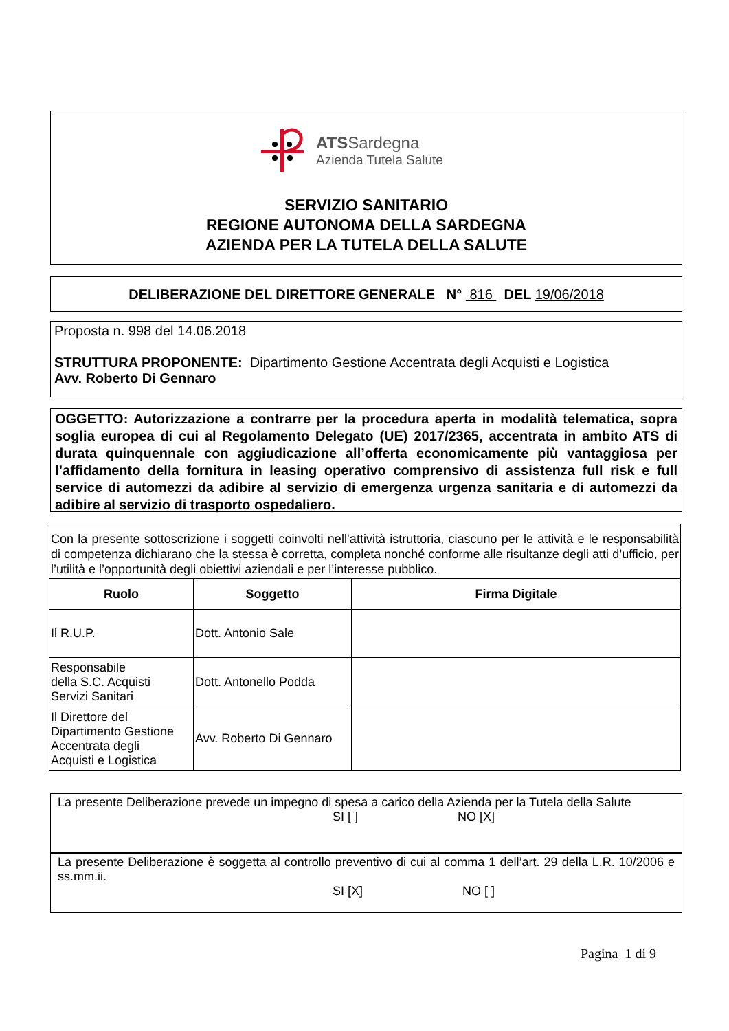ATSSardegna
Azienda Tutela Salute
SERVIZIO SANITARIO
REGIONE AUTONOMA DELLA SARDEGNA
AZIENDA PER LA TUTELA DELLA SALUTE
DELIBERAZIONE DEL DIRETTORE GENERALE N° 816 DEL 19/06/2018
Proposta n. 998 del 14.06.2018
STRUTTURA PROPONENTE: Dipartimento Gestione Accentrata degli Acquisti e Logistica
Avv. Roberto Di Gennaro
OGGETTO: Autorizzazione a contrarre per la procedura aperta in modalità telematica, sopra soglia europea di cui al Regolamento Delegato (UE) 2017/2365, accentrata in ambito ATS di durata quinquennale con aggiudicazione all’offerta economicamente più vantaggiosa per l’affidamento della fornitura in leasing operativo comprensivo di assistenza full risk e full service di automezzi da adibire al servizio di emergenza urgenza sanitaria e di automezzi da adibire al servizio di trasporto ospedaliero.
| Con la presente sottoscrizione i soggetti coinvolti nell’attività istruttoria, ciascuno per le attività e le responsabilità di competenza dichiarano che la stessa è corretta, completa nonché conforme alle risultanze degli atti d’ufficio, per l’utilità e l’opportunità degli obiettivi aziendali e per l’interesse pubblico. | | |
| Ruolo | Soggetto | Firma Digitale |
| Il R.U.P. | Dott. Antonio Sale | |
| Responsabile della S.C. Acquisti Servizi Sanitari | Dott. Antonello Podda | |
| Il Direttore del Dipartimento Gestione Accentrata degli Acquisti e Logistica | Avv. Roberto Di Gennaro | |
La presente Deliberazione prevede un impegno di spesa a carico della Azienda per la Tutela della Salute
SI [ ] NO [X]
La presente Deliberazione è soggetta al controllo preventivo di cui al comma 1 dell’art. 29 della L.R. 10/2006 e ss.mm.ii.
SI [X] NO [ ]
Pagina 1 di 9